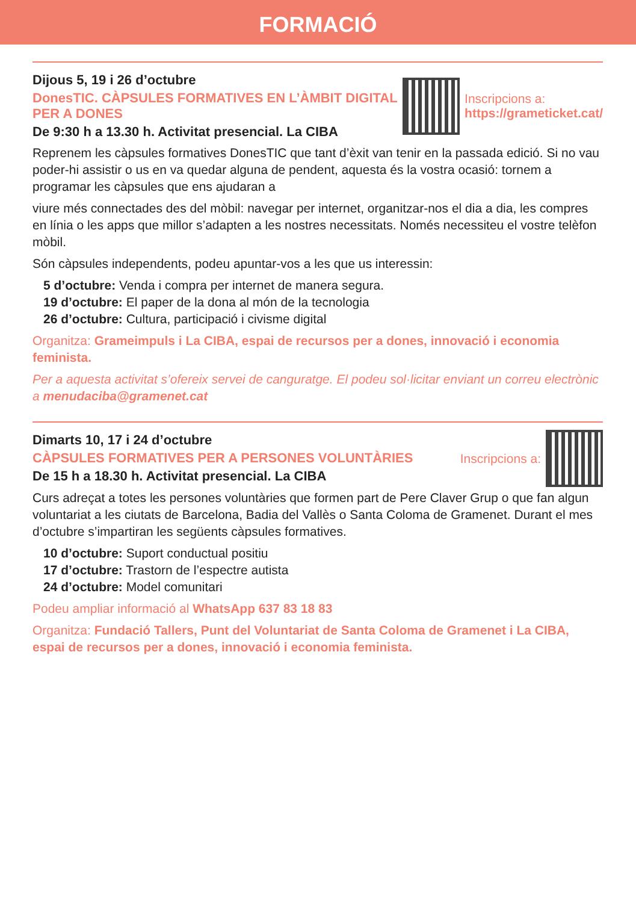FORMACIÓ
Dijous 5, 19 i 26 d’octubre
DonesTIC. CÀPSULES FORMATIVES EN L’ÀMBIT DIGITAL PER A DONES
De 9:30 h a 13.30 h. Activitat presencial. La CIBA
Inscripcions a:
https://grameticket.cat/
Reprenem les càpsules formatives DonesTIC que tant d’èxit van tenir en la passada edició. Si no vau poder-hi assistir o us en va quedar alguna de pendent, aquesta és la vostra ocasió: tornem a programar les càpsules que ens ajudaran a
viure més connectades des del mòbil: navegar per internet, organitzar-nos el dia a dia, les compres en línia o les apps que millor s’adapten a les nostres necessitats. Només necessiteu el vostre telèfon mòbil.
Són càpsules independents, podeu apuntar-vos a les que us interessin:
5 d’octubre: Venda i compra per internet de manera segura.
19 d’octubre: El paper de la dona al món de la tecnologia
26 d’octubre: Cultura, participació i civisme digital
Organitza: Grameimpuls i La CIBA, espai de recursos per a dones, innovació i economia feminista.
Per a aquesta activitat s’ofereix servei de canguratge. El podeu sol·licitar enviant un correu electrònic a menudaciba@gramenet.cat
Dimarts 10, 17 i 24 d’octubre
CÀPSULES FORMATIVES PER A PERSONES VOLUNTÀRIES
De 15 h a 18.30 h. Activitat presencial. La CIBA
Inscripcions a:
Curs adreçat a totes les persones voluntàries que formen part de Pere Claver Grup o que fan algun voluntariat a les ciutats de Barcelona, Badia del Vallès o Santa Coloma de Gramenet. Durant el mes d’octubre s’impartiran les següents càpsules formatives.
10 d’octubre: Suport conductual positiu
17 d’octubre: Trastorn de l’espectre autista
24 d’octubre: Model comunitari
Podeu ampliar informació al WhatsApp 637 83 18 83
Organitza: Fundació Tallers, Punt del Voluntariat de Santa Coloma de Gramenet i La CIBA, espai de recursos per a dones, innovació i economia feminista.